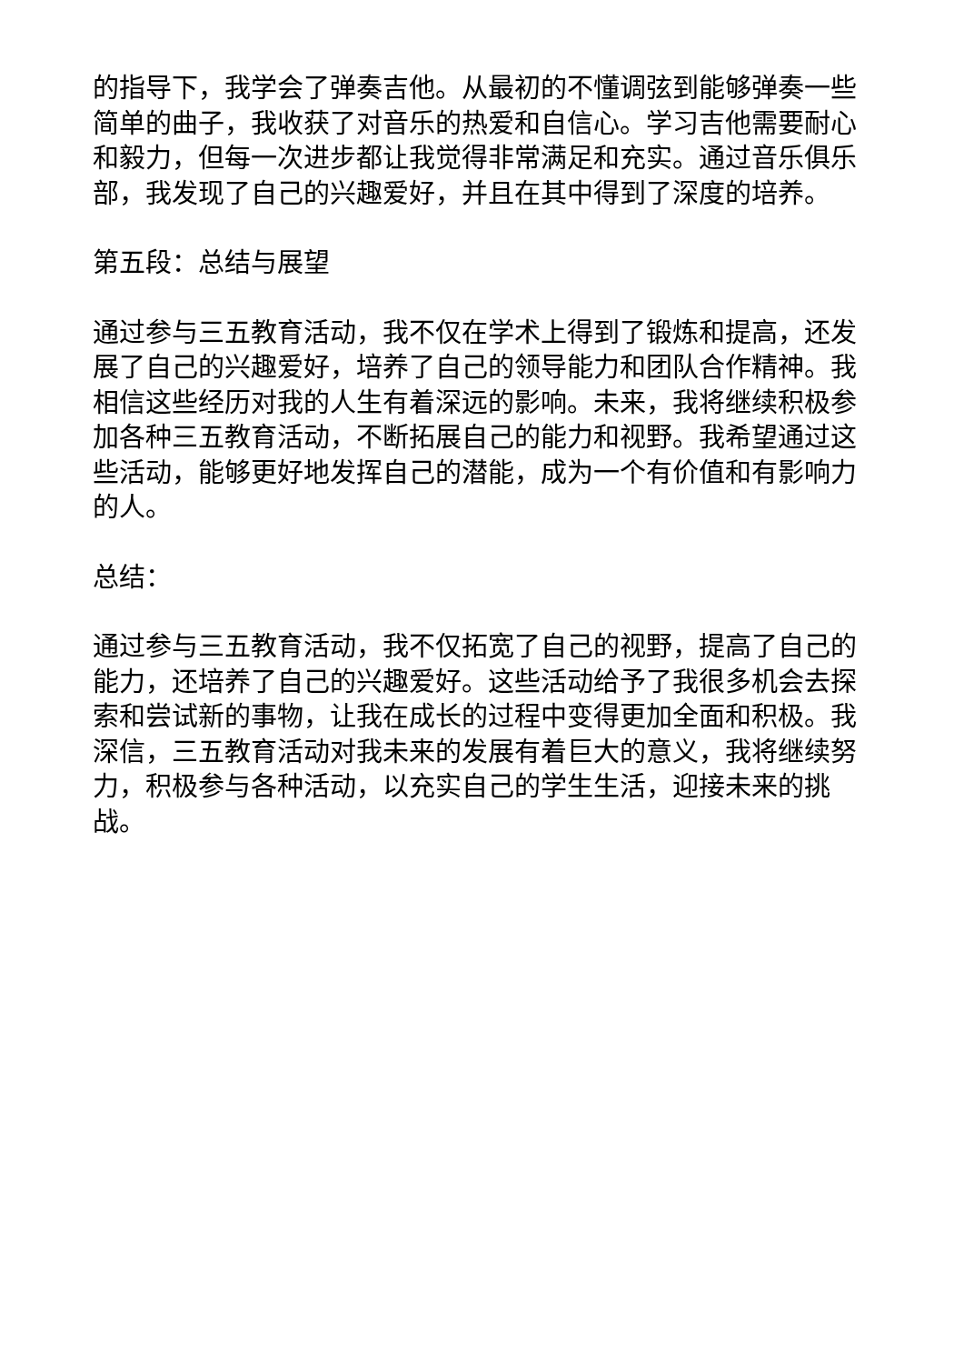的指导下，我学会了弹奏吉他。从最初的不懂调弦到能够弹奏一些简单的曲子，我收获了对音乐的热爱和自信心。学习吉他需要耐心和毅力，但每一次进步都让我觉得非常满足和充实。通过音乐俱乐部，我发现了自己的兴趣爱好，并且在其中得到了深度的培养。
第五段：总结与展望
通过参与三五教育活动，我不仅在学术上得到了锻炼和提高，还发展了自己的兴趣爱好，培养了自己的领导能力和团队合作精神。我相信这些经历对我的人生有着深远的影响。未来，我将继续积极参加各种三五教育活动，不断拓展自己的能力和视野。我希望通过这些活动，能够更好地发挥自己的潜能，成为一个有价值和有影响力的人。
总结：
通过参与三五教育活动，我不仅拓宽了自己的视野，提高了自己的能力，还培养了自己的兴趣爱好。这些活动给予了我很多机会去探索和尝试新的事物，让我在成长的过程中变得更加全面和积极。我深信，三五教育活动对我未来的发展有着巨大的意义，我将继续努力，积极参与各种活动，以充实自己的学生生活，迎接未来的挑战。